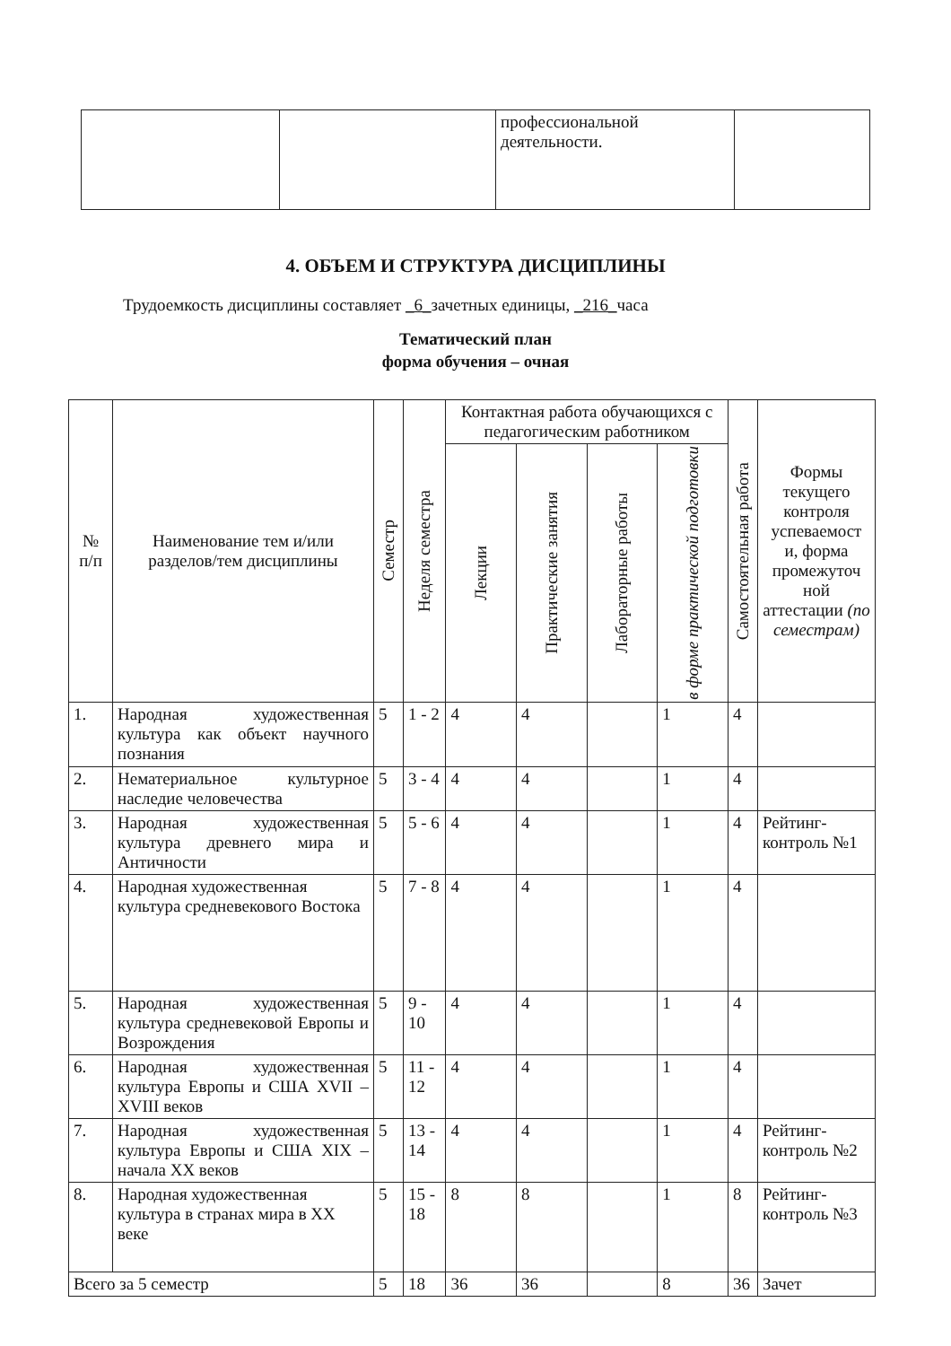| | | профессиональной деятельности. | |
4. ОБЪЕМ И СТРУКТУРА ДИСЦИПЛИНЫ
Трудоемкость дисциплины составляет _6_зачетных единицы, _216_часа
Тематический план
форма обучения – очная
| № п/п | Наименование тем и/или разделов/тем дисциплины | Семестр | Неделя семестра | Контактная работа обучающихся с педагогическим работником | | | | Самостоятельная работа | Формы текущего контроля успеваемост и, форма промежуточ ной аттестации (по семестрам) |
| --- | --- | --- | --- | --- | --- | --- | --- | --- | --- |
| | | | | Лекции | Практические занятия | Лабораторные работы | в форме практической подготовки | | |
| 1. | Народная художественная культура как объект научного познания | 5 | 1 - 2 | 4 | 4 | | 1 | 4 | |
| 2. | Нематериальное культурное наследие человечества | 5 | 3 - 4 | 4 | 4 | | 1 | 4 | |
| 3. | Народная художественная культура древнего мира и Античности | 5 | 5 - 6 | 4 | 4 | | 1 | 4 | Рейтинг-контроль №1 |
| 4. | Народная художественная культура средневекового Востока | 5 | 7 - 8 | 4 | 4 | | 1 | 4 | |
| 5. | Народная художественная культура средневековой Европы и Возрождения | 5 | 9 - 10 | 4 | 4 | | 1 | 4 | |
| 6. | Народная художественная культура Европы и США XVII – XVIII веков | 5 | 11 - 12 | 4 | 4 | | 1 | 4 | |
| 7. | Народная художественная культура Европы и США XIX – начала XX веков | 5 | 13 - 14 | 4 | 4 | | 1 | 4 | Рейтинг-контроль №2 |
| 8. | Народная художественная культура в странах мира в XX веке | 5 | 15 - 18 | 8 | 8 | | 1 | 8 | Рейтинг-контроль №3 |
| Всего за 5 семестр | | 5 | 18 | 36 | 36 | | 8 | 36 | Зачет |